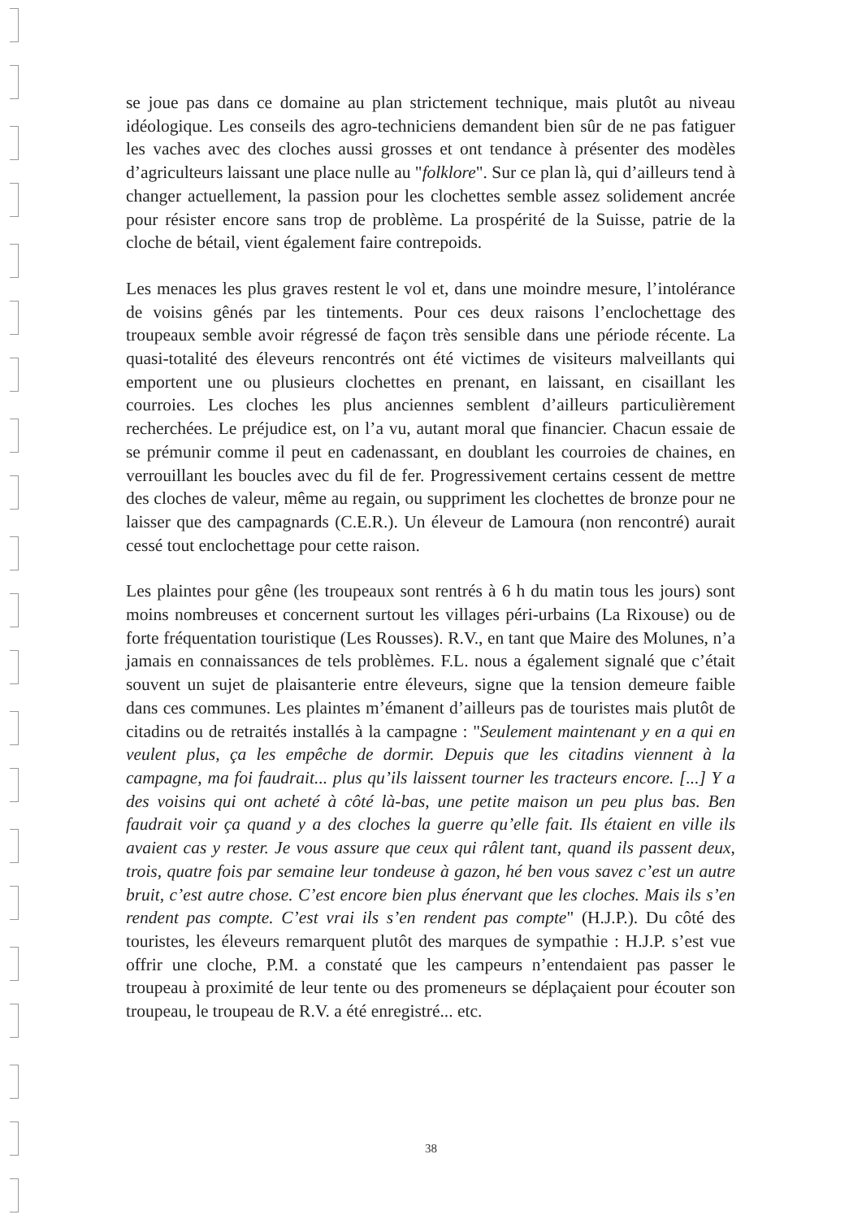se joue pas dans ce domaine au plan strictement technique, mais plutôt au niveau idéologique. Les conseils des agro-techniciens demandent bien sûr de ne pas fatiguer les vaches avec des cloches aussi grosses et ont tendance à présenter des modèles d’agriculteurs laissant une place nulle au "folklore". Sur ce plan là, qui d’ailleurs tend à changer actuellement, la passion pour les clochettes semble assez solidement ancrée pour résister encore sans trop de problème. La prospérité de la Suisse, patrie de la cloche de bétail, vient également faire contrepoids.
Les menaces les plus graves restent le vol et, dans une moindre mesure, l’intolérance de voisins gênés par les tintements. Pour ces deux raisons l’enclochettage des troupeaux semble avoir régressé de façon très sensible dans une période récente. La quasi-totalité des éleveurs rencontrés ont été victimes de visiteurs malveillants qui emportent une ou plusieurs clochettes en prenant, en laissant, en cisaillant les courroies. Les cloches les plus anciennes semblent d’ailleurs particulièrement recherchées. Le préjudice est, on l’a vu, autant moral que financier. Chacun essaie de se prémunir comme il peut en cadenassant, en doublant les courroies de chaines, en verrouillant les boucles avec du fil de fer. Progressivement certains cessent de mettre des cloches de valeur, même au regain, ou suppriment les clochettes de bronze pour ne laisser que des campagnards (C.E.R.). Un éleveur de Lamoura (non rencontré) aurait cessé tout enclochettage pour cette raison.
Les plaintes pour gêne (les troupeaux sont rentrés à 6 h du matin tous les jours) sont moins nombreuses et concernent surtout les villages péri-urbains (La Rixouse) ou de forte fréquentation touristique (Les Rousses). R.V., en tant que Maire des Molunes, n’a jamais en connaissances de tels problèmes. F.L. nous a également signalé que c’était souvent un sujet de plaisanterie entre éleveurs, signe que la tension demeure faible dans ces communes. Les plaintes m’émanent d’ailleurs pas de touristes mais plutôt de citadins ou de retraités installés à la campagne : "Seulement maintenant y en a qui en veulent plus, ça les empêche de dormir. Depuis que les citadins viennent à la campagne, ma foi faudrait... plus qu’ils laissent tourner les tracteurs encore. [...] Y a des voisins qui ont acheté à côté là-bas, une petite maison un peu plus bas. Ben faudrait voir ça quand y a des cloches la guerre qu’elle fait. Ils étaient en ville ils avaient cas y rester. Je vous assure que ceux qui râlent tant, quand ils passent deux, trois, quatre fois par semaine leur tondeuse à gazon, hé ben vous savez c’est un autre bruit, c’est autre chose. C’est encore bien plus énervant que les cloches. Mais ils s’en rendent pas compte. C’est vrai ils s’en rendent pas compte" (H.J.P.). Du côté des touristes, les éleveurs remarquent plutôt des marques de sympathie : H.J.P. s’est vue offrir une cloche, P.M. a constaté que les campeurs n’entendaient pas passer le troupeau à proximité de leur tente ou des promeneurs se déplaçaient pour écouter son troupeau, le troupeau de R.V. a été enregistré... etc.
38